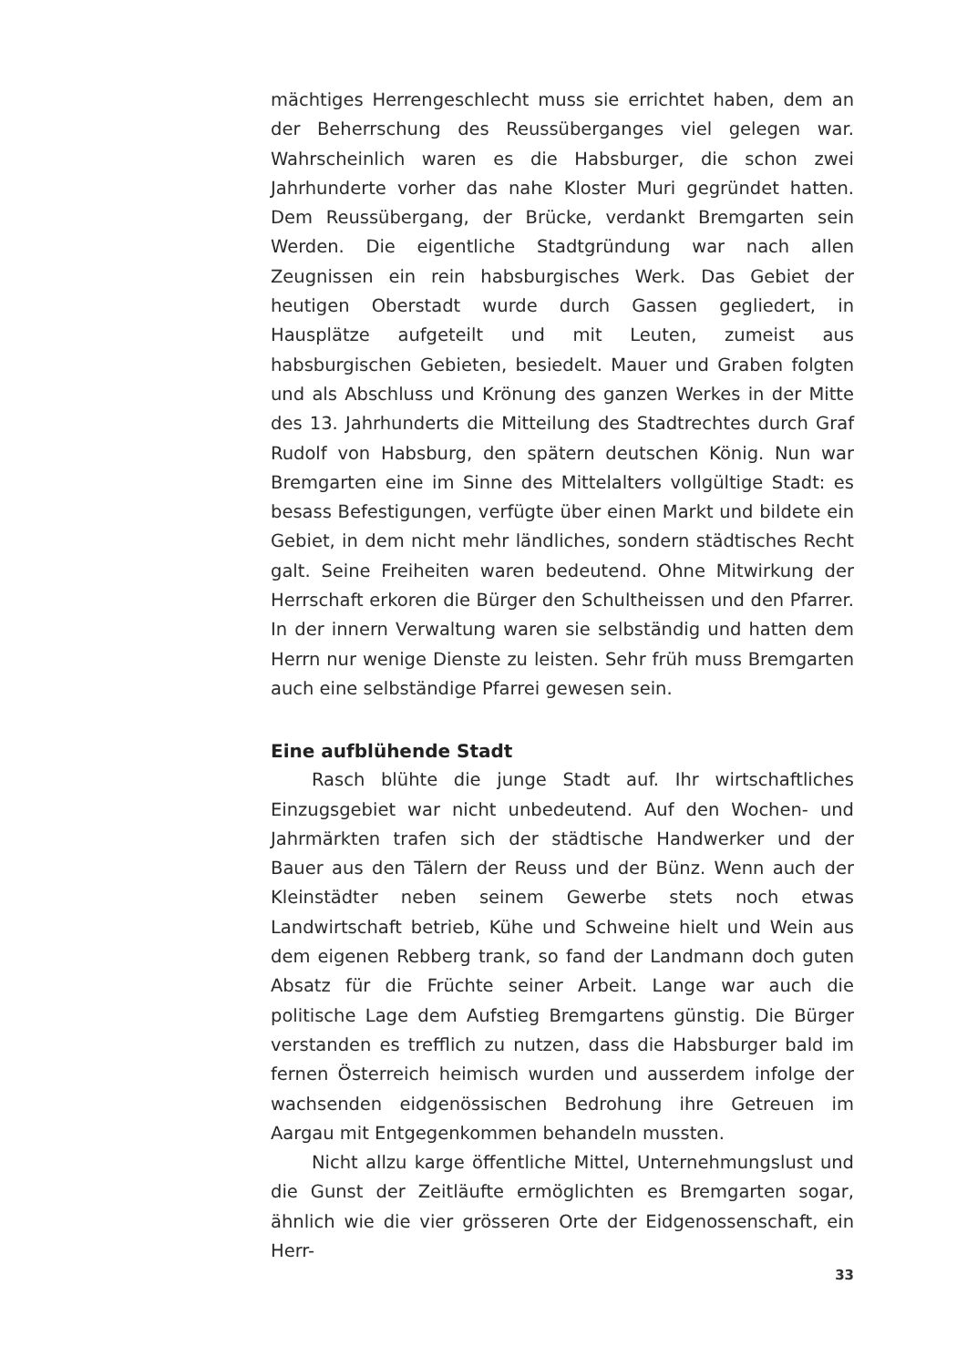mächtiges Herrengeschlecht muss sie errichtet haben, dem an der Beherrschung des Reussüberganges viel gelegen war. Wahrscheinlich waren es die Habsburger, die schon zwei Jahrhunderte vorher das nahe Kloster Muri gegründet hatten. Dem Reussübergang, der Brücke, verdankt Bremgarten sein Werden. Die eigentliche Stadtgründung war nach allen Zeugnissen ein rein habsburgisches Werk. Das Gebiet der heutigen Oberstadt wurde durch Gassen gegliedert, in Hausplätze aufgeteilt und mit Leuten, zumeist aus habsburgischen Gebieten, besiedelt. Mauer und Graben folgten und als Abschluss und Krönung des ganzen Werkes in der Mitte des 13. Jahrhunderts die Mitteilung des Stadtrechtes durch Graf Rudolf von Habsburg, den spätern deutschen König. Nun war Bremgarten eine im Sinne des Mittelalters vollgültige Stadt: es besass Befestigungen, verfügte über einen Markt und bildete ein Gebiet, in dem nicht mehr ländliches, sondern städtisches Recht galt. Seine Freiheiten waren bedeutend. Ohne Mitwirkung der Herrschaft erkoren die Bürger den Schultheissen und den Pfarrer. In der innern Verwaltung waren sie selbständig und hatten dem Herrn nur wenige Dienste zu leisten. Sehr früh muss Bremgarten auch eine selbständige Pfarrei gewesen sein.
Eine aufblühende Stadt
Rasch blühte die junge Stadt auf. Ihr wirtschaftliches Einzugsgebiet war nicht unbedeutend. Auf den Wochen- und Jahrmärkten trafen sich der städtische Handwerker und der Bauer aus den Tälern der Reuss und der Bünz. Wenn auch der Kleinstädter neben seinem Gewerbe stets noch etwas Landwirtschaft betrieb, Kühe und Schweine hielt und Wein aus dem eigenen Rebberg trank, so fand der Landmann doch guten Absatz für die Früchte seiner Arbeit. Lange war auch die politische Lage dem Aufstieg Bremgartens günstig. Die Bürger verstanden es trefflich zu nutzen, dass die Habsburger bald im fernen Österreich heimisch wurden und ausserdem infolge der wachsenden eidgenössischen Bedrohung ihre Getreuen im Aargau mit Entgegenkommen behandeln mussten.
Nicht allzu karge öffentliche Mittel, Unternehmungslust und die Gunst der Zeitläufte ermöglichten es Bremgarten sogar, ähnlich wie die vier grösseren Orte der Eidgenossenschaft, ein Herr-
33